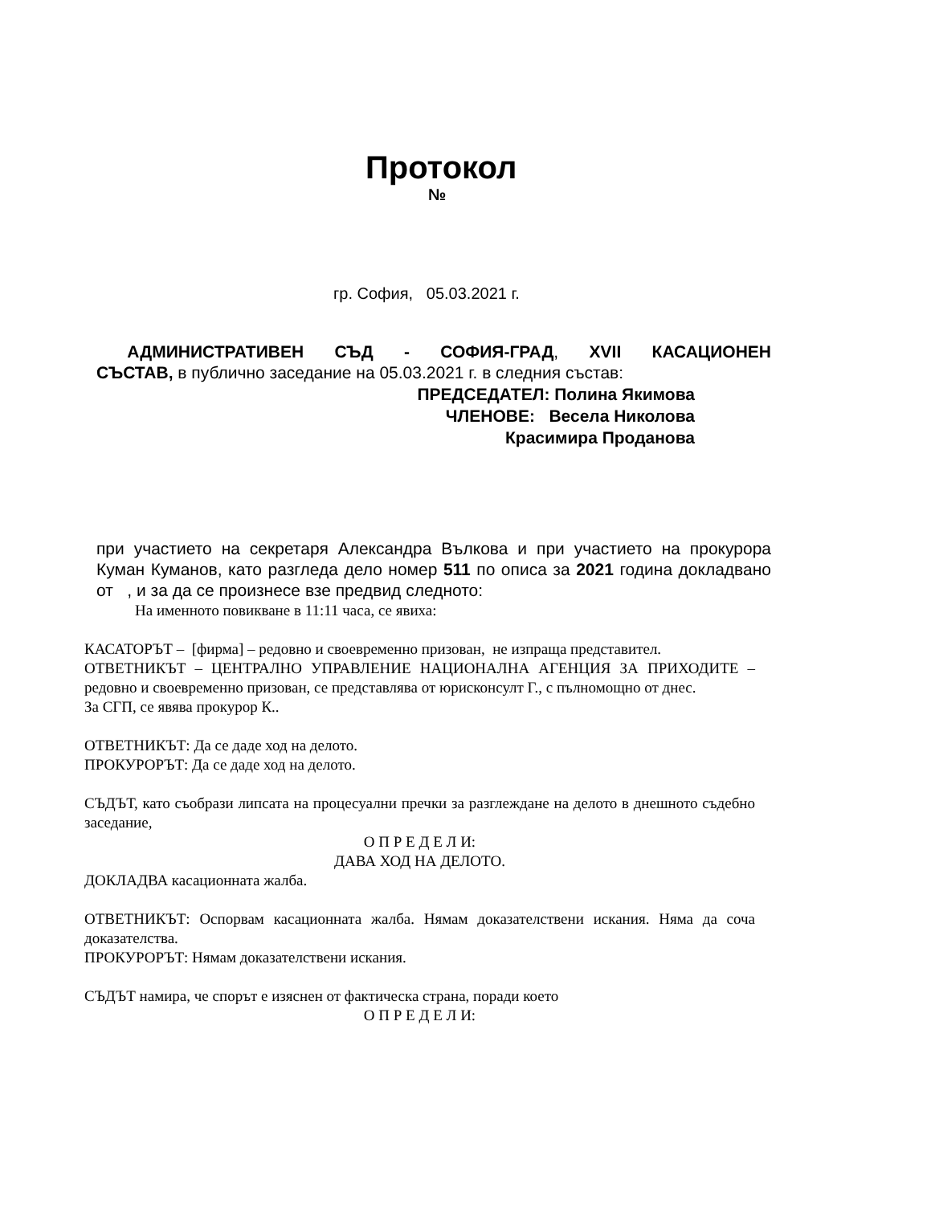Протокол
№
гр. София, 05.03.2021 г.
АДМИНИСТРАТИВЕН СЪД - СОФИЯ-ГРАД, XVII КАСАЦИОНЕН
СЪСТАВ, в публично заседание на 05.03.2021 г. в следния състав:
ПРЕДСЕДАТЕЛ: Полина Якимова
ЧЛЕНОВЕ: Весела Николова
Красимира Проданова
при участието на секретаря Александра Вълкова и при участието на прокурора Куман Куманов, като разгледа дело номер 511 по описа за 2021 година докладвано от , и за да се произнесе взе предвид следното:
На именното повикване в 11:11 часа, се явиха:
КАСАТОРЪТ – [фирма] – редовно и своевременно призован, не изпраща представител.
ОТВЕТНИКЪТ – ЦЕНТРАЛНО УПРАВЛЕНИЕ НАЦИОНАЛНА АГЕНЦИЯ ЗА ПРИХОДИТЕ – редовно и своевременно призован, се представлява от юрисконсулт Г., с пълномощно от днес.
За СГП, се явява прокурор К..
ОТВЕТНИКЪТ: Да се даде ход на делото.
ПРОКУРОРЪТ: Да се даде ход на делото.
СЪДЪТ, като съобрази липсата на процесуални пречки за разглеждане на делото в днешното съдебно заседание,
О П Р Е Д Е Л И:
ДАВА ХОД НА ДЕЛОТО.
ДОКЛАДВА касационната жалба.
ОТВЕТНИКЪТ: Оспорвам касационната жалба. Нямам доказателствени искания. Няма да соча доказателства.
ПРОКУРОРЪТ: Нямам доказателствени искания.
СЪДЪТ намира, че спорът е изяснен от фактическа страна, поради което
О П Р Е Д Е Л И: